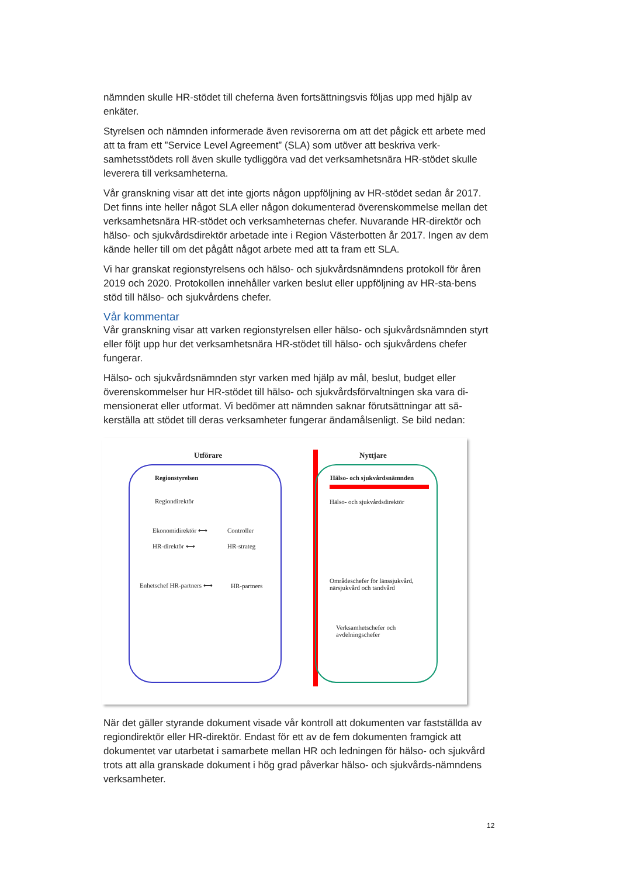nämnden skulle HR-stödet till cheferna även fortsättningsvis följas upp med hjälp av enkäter.
Styrelsen och nämnden informerade även revisorerna om att det pågick ett arbete med att ta fram ett ”Service Level Agreement” (SLA) som utöver att beskriva verk-samhetsstödets roll även skulle tydliggöra vad det verksamhetsnära HR-stödet skulle leverera till verksamheterna.
Vår granskning visar att det inte gjorts någon uppföljning av HR-stödet sedan år 2017. Det finns inte heller något SLA eller någon dokumenterad överenskommelse mellan det verksamhetsnära HR-stödet och verksamheternas chefer. Nuvarande HR-direktör och hälso- och sjukvårdsdirektör arbetade inte i Region Västerbotten år 2017. Ingen av dem kände heller till om det pågått något arbete med att ta fram ett SLA.
Vi har granskat regionstyrelsens och hälso- och sjukvårdsnämndens protokoll för åren 2019 och 2020. Protokollen innehåller varken beslut eller uppföljning av HR-sta-bens stöd till hälso- och sjukvårdens chefer.
Vår kommentar
Vår granskning visar att varken regionstyrelsen eller hälso- och sjukvårdsnämnden styrt eller följt upp hur det verksamhetsnära HR-stödet till hälso- och sjukvårdens chefer fungerar.
Hälso- och sjukvårdsnämnden styr varken med hjälp av mål, beslut, budget eller överenskommelser hur HR-stödet till hälso- och sjukvårdsförvaltningen ska vara di-mensionerat eller utformat. Vi bedömer att nämnden saknar förutsättningar att sä-kerställa att stödet till deras verksamheter fungerar ändamålsenligt. Se bild nedan:
Utförare Nyttjare
Regionstyrelsen
Regiondirektör
Ekonomidirektör ⟷ Controller
HR-direktör ⟷ HR-strateg
Enhetschef HR-partners ⟷ HR-partners
Hälso- och sjukvårdsnämnden
Hälso- och sjukvårdsdirektör
Områdeschefer för länssjukvård,
närsjukvård och tandvård
Verksamhetschefer och
avdelningschefer
När det gäller styrande dokument visade vår kontroll att dokumenten var fastställda av regiondirektör eller HR-direktör. Endast för ett av de fem dokumenten framgick att dokumentet var utarbetat i samarbete mellan HR och ledningen för hälso- och sjukvård trots att alla granskade dokument i hög grad påverkar hälso- och sjukvårds-nämndens verksamheter.
12